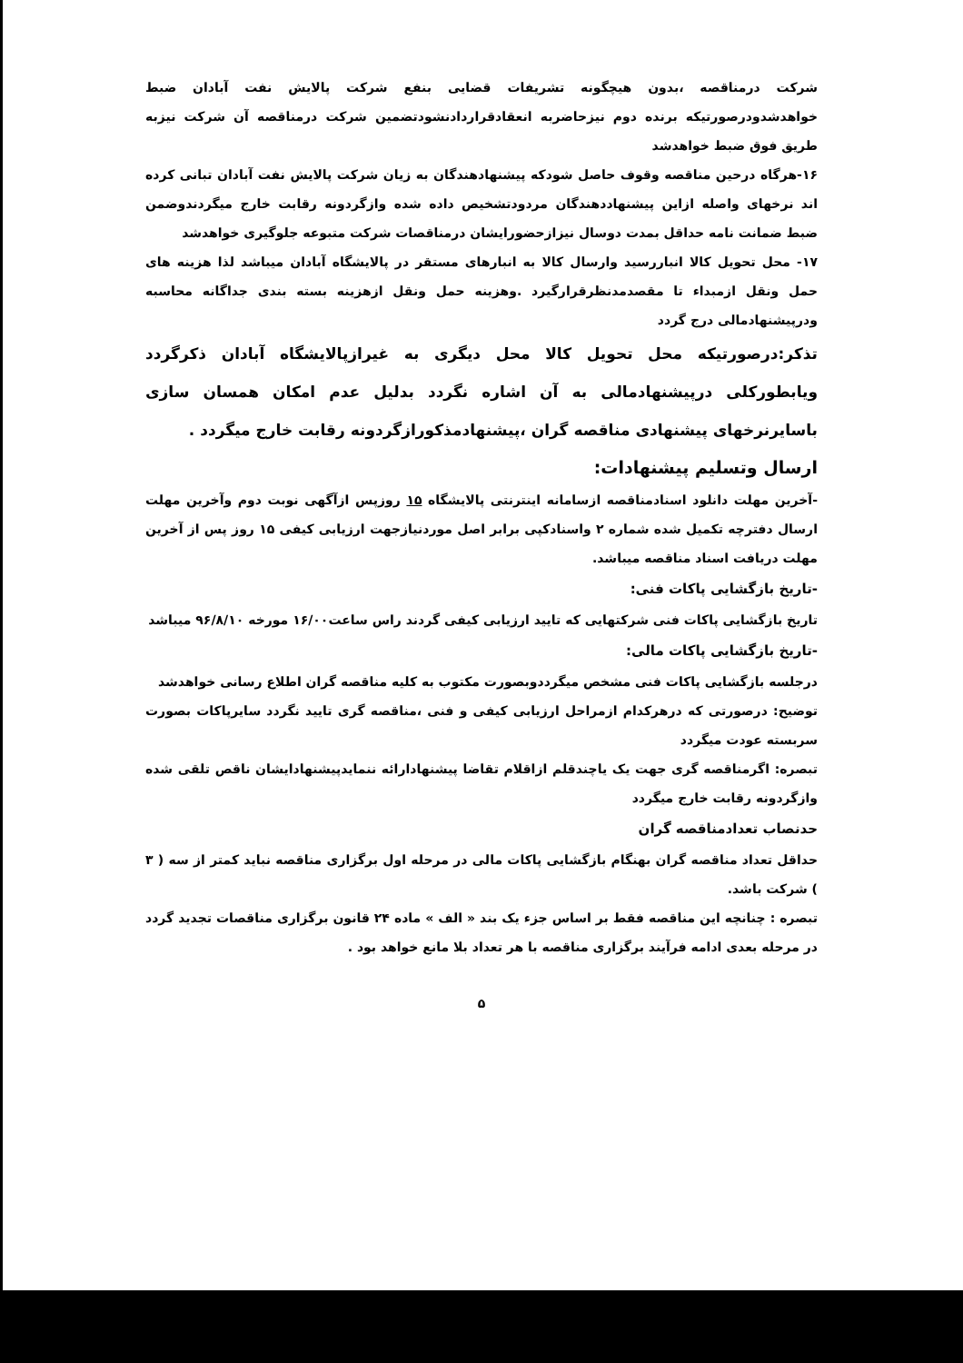شرکت درمناقصه ،بدون هیچگونه تشریفات قضایی بنفع شرکت پالایش نفت آبادان ضبط خواهدشدودرصورتیکه برنده دوم نیزحاضربه انعقادقراردادنشودتضمین شرکت درمناقصه آن شرکت نیزبه طریق فوق ضبط خواهدشد
۱۶-هرگاه درحین مناقصه وقوف حاصل شودکه پیشنهادهندگان به زیان شرکت پالایش نفت آبادان تبانی کرده اند نرخهای واصله ازاین پیشنهاددهندگان مردودتشخیص داده شده وازگردونه رقابت خارج میگردندوضمن ضبط ضمانت نامه حداقل بمدت دوسال نیزازحضورایشان درمناقصات شرکت متبوعه جلوگیری خواهدشد
۱۷- محل تحویل کالا انباررسید وارسال کالا به انبارهای مستقر در پالایشگاه آبادان میباشد لذا هزینه های حمل ونقل ازمبداء تا مقصدمدنظرقرارگیرد .وهزینه حمل ونقل ازهزینه بسته بندی جداگانه محاسبه ودرپیشنهادمالی درج گردد
تذکر:درصورتیکه محل تحویل کالا محل دیگری به غیرازپالایشگاه آبادان ذکرگردد ویابطورکلی درپیشنهادمالی به آن اشاره نگردد بدلیل عدم امکان همسان سازی باسایرنرخهای پیشنهادی مناقصه گران ،پیشنهادمذکورازگردونه رقابت خارج میگردد .
ارسال وتسلیم پیشنهادات:
-آخرین مهلت دانلود اسنادمناقصه ازسامانه اینترنتی پالایشگاه ۱۵ روزپس ازآگهی نوبت دوم وآخرین مهلت ارسال دفترچه تکمیل شده شماره ۲ واسنادکپی برابر اصل موردنیازجهت ارزیابی کیفی ۱۵ روز پس از آخرین مهلت دریافت اسناد مناقصه میباشد.
-تاریخ بازگشایی پاکات فنی:
تاریخ بازگشایی پاکات فنی شرکتهایی که تایید ارزیابی کیفی گردند راس ساعت۱۶/۰۰ مورخه ۹۶/۸/۱۰ میباشد
-تاریخ بازگشایی پاکات مالی:
درجلسه بازگشایی پاکات فنی مشخص میگرددوبصورت مکتوب به کلیه مناقصه گران اطلاع رسانی خواهدشد
توضیح: درصورتی که درهرکدام ازمراحل ارزیابی کیفی و فنی ،مناقصه گری تایید نگردد سایرپاکات بصورت سربسته عودت میگردد
تبصره: اگرمناقصه گری جهت یک یاچندقلم ازاقلام تقاضا پیشنهادارائه ننمایدپیشنهادایشان ناقص تلقی شده وازگردونه رقابت خارج میگردد
حدنصاب تعدادمناقصه گران
حداقل تعداد مناقصه گران بهنگام بازگشایی پاکات مالی در مرحله اول برگزاری مناقصه نباید کمتر از سه ( ۳ ) شرکت باشد.
تبصره : چنانچه این مناقصه فقط بر اساس جزء یک بند « الف » ماده ۲۴ قانون برگزاری مناقصات تجدید گردد در مرحله بعدی ادامه فرآیند برگزاری مناقصه با هر تعداد بلا مانع خواهد بود .
۵